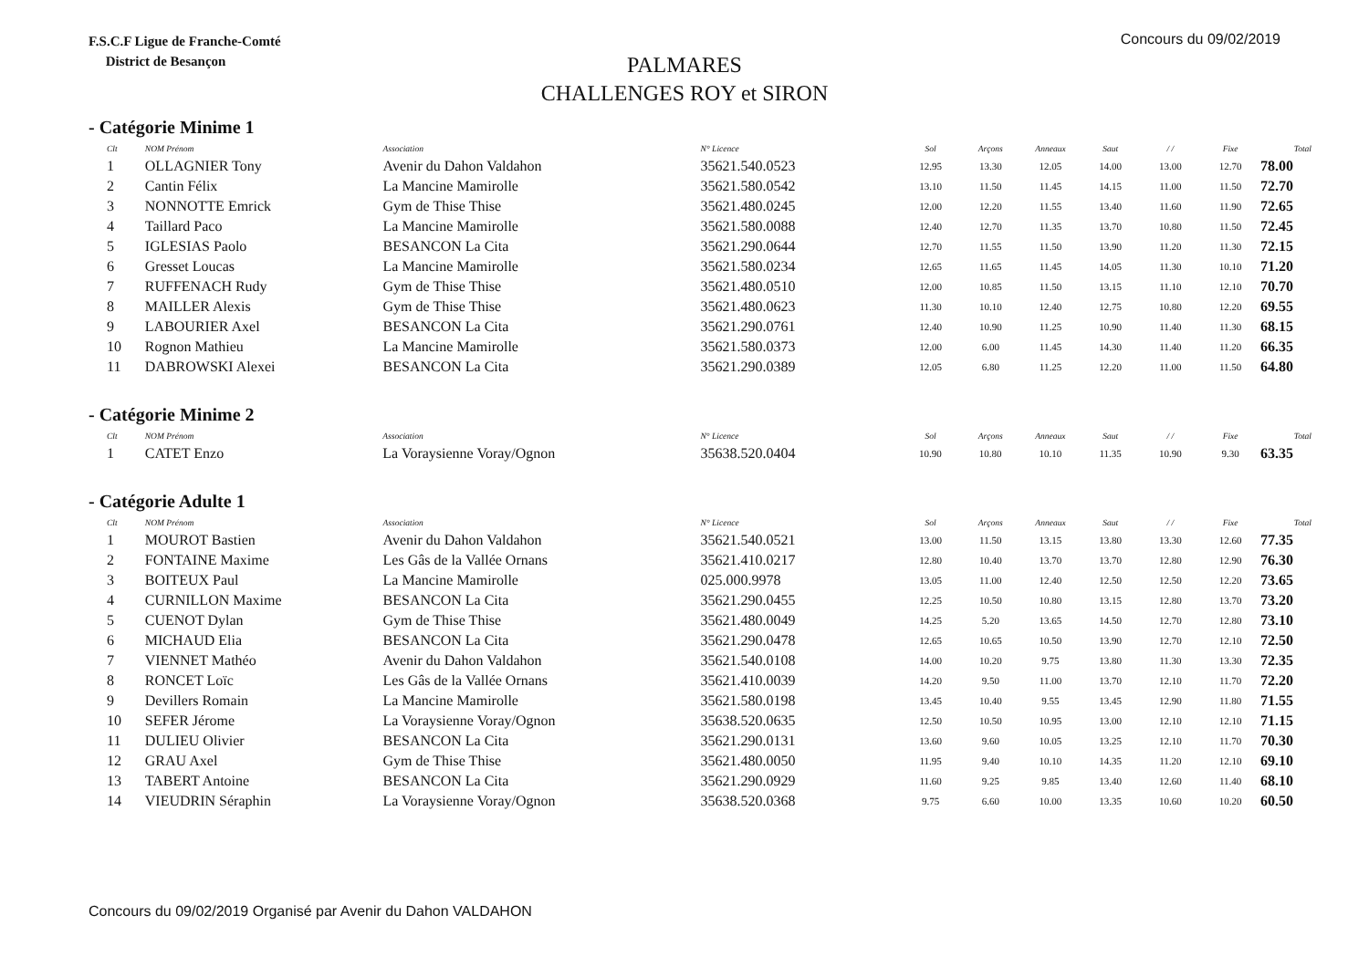F.S.C.F Ligue de Franche-Comté
District de Besançon
Concours du 09/02/2019
PALMARES
CHALLENGES ROY et SIRON
- Catégorie Minime 1
| Clt | NOM Prénom | Association | N° Licence | Sol | Arçons | Anneaux | Saut | / / | Fixe | Total |
| --- | --- | --- | --- | --- | --- | --- | --- | --- | --- | --- |
| 1 | OLLAGNIER Tony | Avenir du Dahon Valdahon | 35621.540.0523 | 12.95 | 13.30 | 12.05 | 14.00 | 13.00 | 12.70 | 78.00 |
| 2 | Cantin Félix | La Mancine Mamirolle | 35621.580.0542 | 13.10 | 11.50 | 11.45 | 14.15 | 11.00 | 11.50 | 72.70 |
| 3 | NONNOTTE Emrick | Gym de Thise Thise | 35621.480.0245 | 12.00 | 12.20 | 11.55 | 13.40 | 11.60 | 11.90 | 72.65 |
| 4 | Taillard Paco | La Mancine Mamirolle | 35621.580.0088 | 12.40 | 12.70 | 11.35 | 13.70 | 10.80 | 11.50 | 72.45 |
| 5 | IGLESIAS Paolo | BESANCON La Cita | 35621.290.0644 | 12.70 | 11.55 | 11.50 | 13.90 | 11.20 | 11.30 | 72.15 |
| 6 | Gresset Loucas | La Mancine Mamirolle | 35621.580.0234 | 12.65 | 11.65 | 11.45 | 14.05 | 11.30 | 10.10 | 71.20 |
| 7 | RUFFENACH Rudy | Gym de Thise Thise | 35621.480.0510 | 12.00 | 10.85 | 11.50 | 13.15 | 11.10 | 12.10 | 70.70 |
| 8 | MAILLER Alexis | Gym de Thise Thise | 35621.480.0623 | 11.30 | 10.10 | 12.40 | 12.75 | 10.80 | 12.20 | 69.55 |
| 9 | LABOURIER Axel | BESANCON La Cita | 35621.290.0761 | 12.40 | 10.90 | 11.25 | 10.90 | 11.40 | 11.30 | 68.15 |
| 10 | Rognon Mathieu | La Mancine Mamirolle | 35621.580.0373 | 12.00 | 6.00 | 11.45 | 14.30 | 11.40 | 11.20 | 66.35 |
| 11 | DABROWSKI Alexei | BESANCON La Cita | 35621.290.0389 | 12.05 | 6.80 | 11.25 | 12.20 | 11.00 | 11.50 | 64.80 |
- Catégorie Minime 2
| Clt | NOM Prénom | Association | N° Licence | Sol | Arçons | Anneaux | Saut | / / | Fixe | Total |
| --- | --- | --- | --- | --- | --- | --- | --- | --- | --- | --- |
| 1 | CATET Enzo | La Voraysienne Voray/Ognon | 35638.520.0404 | 10.90 | 10.80 | 10.10 | 11.35 | 10.90 | 9.30 | 63.35 |
- Catégorie Adulte 1
| Clt | NOM Prénom | Association | N° Licence | Sol | Arçons | Anneaux | Saut | / / | Fixe | Total |
| --- | --- | --- | --- | --- | --- | --- | --- | --- | --- | --- |
| 1 | MOUROT Bastien | Avenir du Dahon Valdahon | 35621.540.0521 | 13.00 | 11.50 | 13.15 | 13.80 | 13.30 | 12.60 | 77.35 |
| 2 | FONTAINE Maxime | Les Gâs de la Vallée Ornans | 35621.410.0217 | 12.80 | 10.40 | 13.70 | 13.70 | 12.80 | 12.90 | 76.30 |
| 3 | BOITEUX Paul | La Mancine Mamirolle | 025.000.9978 | 13.05 | 11.00 | 12.40 | 12.50 | 12.50 | 12.20 | 73.65 |
| 4 | CURNILLON Maxime | BESANCON La Cita | 35621.290.0455 | 12.25 | 10.50 | 10.80 | 13.15 | 12.80 | 13.70 | 73.20 |
| 5 | CUENOT Dylan | Gym de Thise Thise | 35621.480.0049 | 14.25 | 5.20 | 13.65 | 14.50 | 12.70 | 12.80 | 73.10 |
| 6 | MICHAUD Elia | BESANCON La Cita | 35621.290.0478 | 12.65 | 10.65 | 10.50 | 13.90 | 12.70 | 12.10 | 72.50 |
| 7 | VIENNET Mathéo | Avenir du Dahon Valdahon | 35621.540.0108 | 14.00 | 10.20 | 9.75 | 13.80 | 11.30 | 13.30 | 72.35 |
| 8 | RONCET Loïc | Les Gâs de la Vallée Ornans | 35621.410.0039 | 14.20 | 9.50 | 11.00 | 13.70 | 12.10 | 11.70 | 72.20 |
| 9 | Devillers Romain | La Mancine Mamirolle | 35621.580.0198 | 13.45 | 10.40 | 9.55 | 13.45 | 12.90 | 11.80 | 71.55 |
| 10 | SEFER Jérome | La Voraysienne Voray/Ognon | 35638.520.0635 | 12.50 | 10.50 | 10.95 | 13.00 | 12.10 | 12.10 | 71.15 |
| 11 | DULIEU Olivier | BESANCON La Cita | 35621.290.0131 | 13.60 | 9.60 | 10.05 | 13.25 | 12.10 | 11.70 | 70.30 |
| 12 | GRAU Axel | Gym de Thise Thise | 35621.480.0050 | 11.95 | 9.40 | 10.10 | 14.35 | 11.20 | 12.10 | 69.10 |
| 13 | TABERT Antoine | BESANCON La Cita | 35621.290.0929 | 11.60 | 9.25 | 9.85 | 13.40 | 12.60 | 11.40 | 68.10 |
| 14 | VIEUDRIN Séraphin | La Voraysienne Voray/Ognon | 35638.520.0368 | 9.75 | 6.60 | 10.00 | 13.35 | 10.60 | 10.20 | 60.50 |
Concours du 09/02/2019 Organisé par Avenir du Dahon VALDAHON